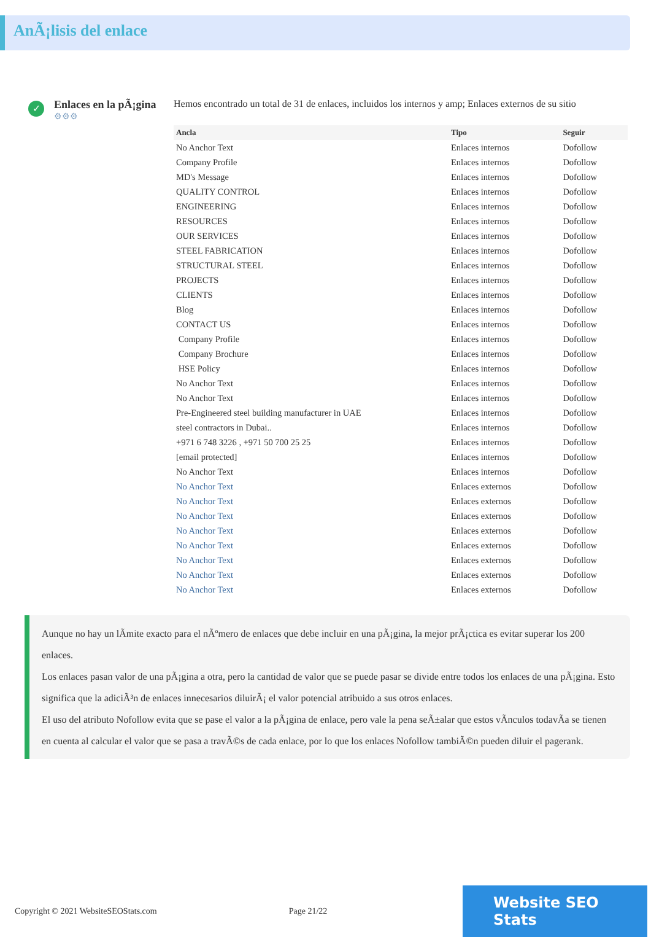AnÃ¡lisis del enlace
✓
Enlaces en la pÃ¡gina
⚙⚙⚙
Hemos encontrado un total de 31 de enlaces, incluidos los internos y amp; Enlaces externos de su sitio
| Ancla | Tipo | Seguir |
| --- | --- | --- |
| No Anchor Text | Enlaces internos | Dofollow |
| Company Profile | Enlaces internos | Dofollow |
| MD's Message | Enlaces internos | Dofollow |
| QUALITY CONTROL | Enlaces internos | Dofollow |
| ENGINEERING | Enlaces internos | Dofollow |
| RESOURCES | Enlaces internos | Dofollow |
| OUR SERVICES | Enlaces internos | Dofollow |
| STEEL FABRICATION | Enlaces internos | Dofollow |
| STRUCTURAL STEEL | Enlaces internos | Dofollow |
| PROJECTS | Enlaces internos | Dofollow |
| CLIENTS | Enlaces internos | Dofollow |
| Blog | Enlaces internos | Dofollow |
| CONTACT US | Enlaces internos | Dofollow |
| Company Profile | Enlaces internos | Dofollow |
| Company Brochure | Enlaces internos | Dofollow |
| HSE Policy | Enlaces internos | Dofollow |
| No Anchor Text | Enlaces internos | Dofollow |
| No Anchor Text | Enlaces internos | Dofollow |
| Pre-Engineered steel building manufacturer in UAE | Enlaces internos | Dofollow |
| steel contractors in Dubai.. | Enlaces internos | Dofollow |
| +971 6 748 3226 , +971 50 700 25 25 | Enlaces internos | Dofollow |
| [email protected] | Enlaces internos | Dofollow |
| No Anchor Text | Enlaces internos | Dofollow |
| No Anchor Text | Enlaces externos | Dofollow |
| No Anchor Text | Enlaces externos | Dofollow |
| No Anchor Text | Enlaces externos | Dofollow |
| No Anchor Text | Enlaces externos | Dofollow |
| No Anchor Text | Enlaces externos | Dofollow |
| No Anchor Text | Enlaces externos | Dofollow |
| No Anchor Text | Enlaces externos | Dofollow |
| No Anchor Text | Enlaces externos | Dofollow |
Aunque no hay un lÃmite exacto para el nÃºmero de enlaces que debe incluir en una pÃ¡gina, la mejor prÃ¡ctica es evitar superar los 200 enlaces.
Los enlaces pasan valor de una pÃ¡gina a otra, pero la cantidad de valor que se puede pasar se divide entre todos los enlaces de una pÃ¡gina. Esto significa que la adiciÃ³n de enlaces innecesarios diluirÃ¡ el valor potencial atribuido a sus otros enlaces.
El uso del atributo Nofollow evita que se pase el valor a la pÃ¡gina de enlace, pero vale la pena seÃ±alar que estos vÃnculos todavÃa se tienen en cuenta al calcular el valor que se pasa a travÃ©s de cada enlace, por lo que los enlaces Nofollow tambiÃ©n pueden diluir el pagerank.
Copyright © 2021 WebsiteSEOStats.com Page 21/22
Website SEO Stats